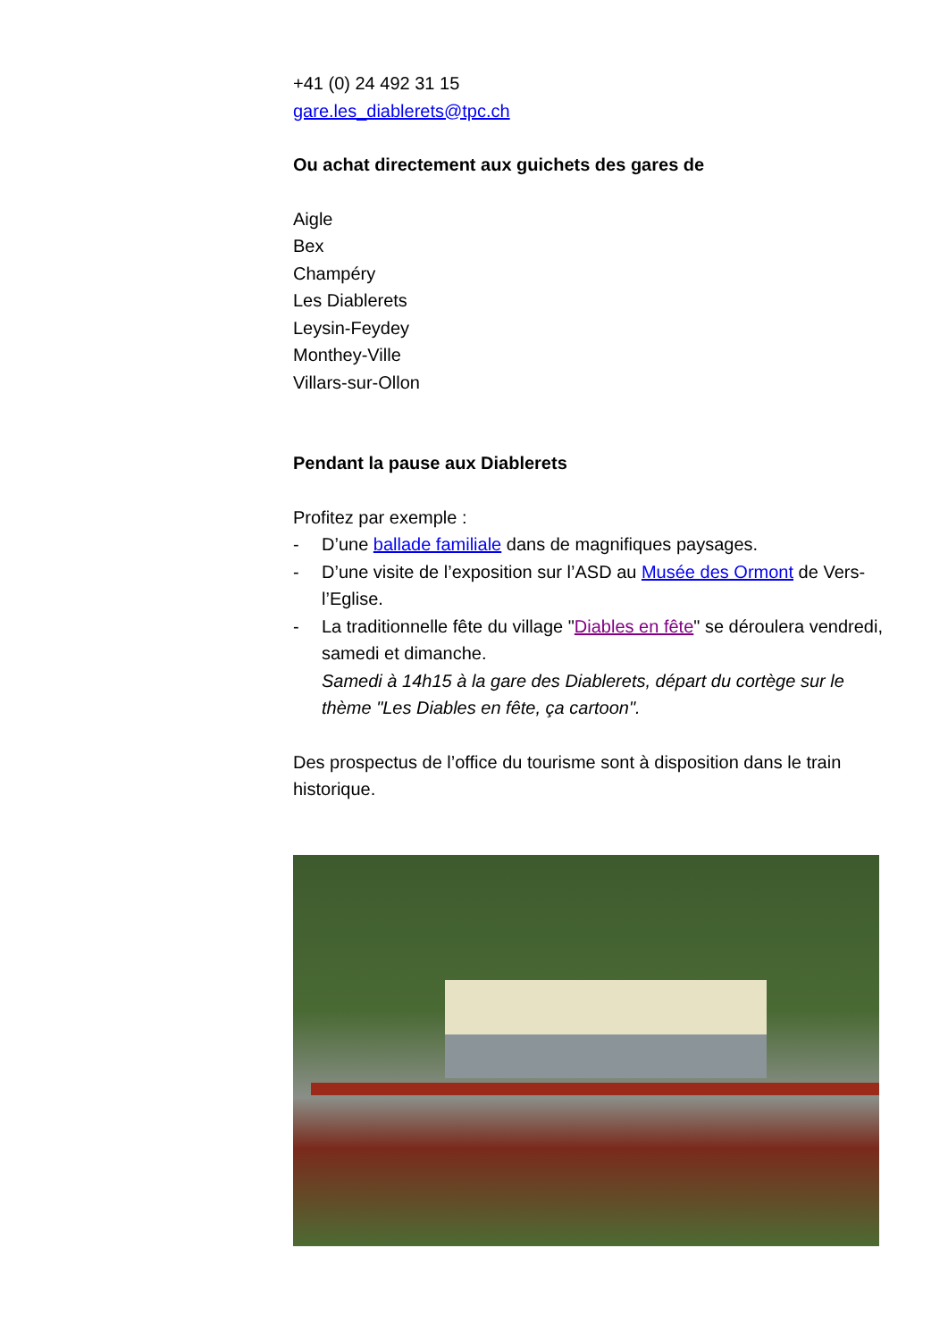+41 (0) 24 492 31 15
gare.les_diablerets@tpc.ch
Ou achat directement aux guichets des gares de
Aigle
Bex
Champéry
Les Diablerets
Leysin-Feydey
Monthey-Ville
Villars-sur-Ollon
Pendant la pause aux Diablerets
Profitez par exemple :
- D’une ballade familiale dans de magnifiques paysages.
- D’une visite de l’exposition sur l’ASD au Musée des Ormont de Vers-l’Eglise.
- La traditionnelle fête du village "Diables en fête" se déroulera vendredi, samedi et dimanche.
Samedi à 14h15 à la gare des Diablerets, départ du cortège sur le thème "Les Diables en fête, ça cartoon".
Des prospectus de l’office du tourisme sont à disposition dans le train historique.